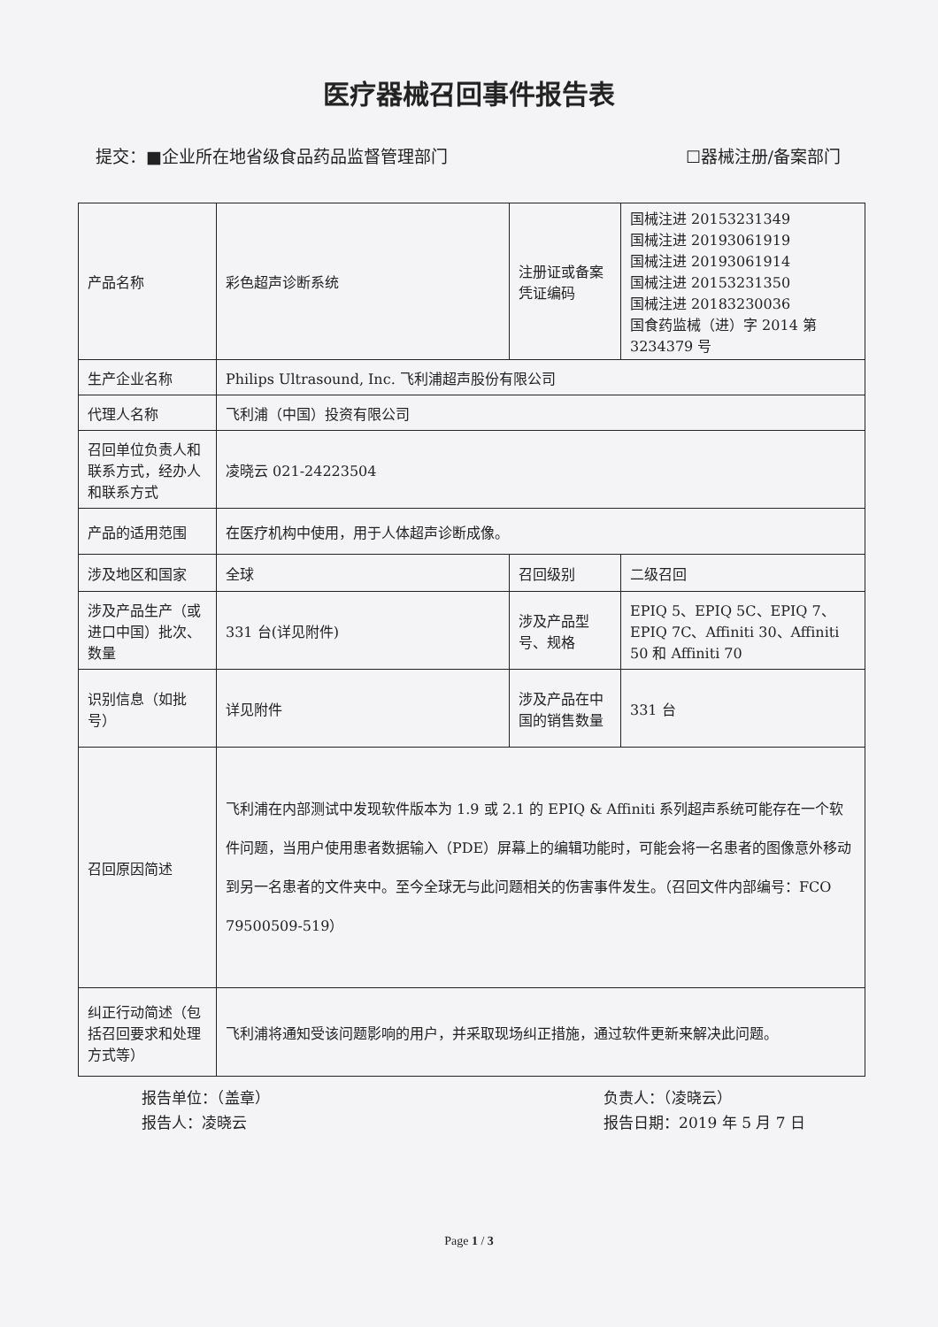医疗器械召回事件报告表
提交：■企业所在地省级食品药品监督管理部门 ☐器械注册/备案部门
| 产品名称 | 彩色超声诊断系统 | 注册证或备案凭证编码 | 国械注进 20153231349 国械注进 20193061919 国械注进 20193061914 国械注进 20153231350 国械注进 20183230036 国食药监械（进）字 2014 第 3234379 号 |
| 生产企业名称 | Philips Ultrasound, Inc. 飞利浦超声股份有限公司 | | |
| 代理人名称 | 飞利浦（中国）投资有限公司 | | |
| 召回单位负责人和联系方式，经办人和联系方式 | 凌晓云 021-24223504 | | |
| 产品的适用范围 | 在医疗机构中使用，用于人体超声诊断成像。 | | |
| 涉及地区和国家 | 全球 | 召回级别 | 二级召回 |
| 涉及产品生产（或进口中国）批次、数量 | 331 台(详见附件) | 涉及产品型号、规格 | EPIQ 5、EPIQ 5C、EPIQ 7、EPIQ 7C、Affiniti 30、Affiniti 50 和 Affiniti 70 |
| 识别信息（如批号） | 详见附件 | 涉及产品在中国的销售数量 | 331 台 |
| 召回原因简述 | 飞利浦在内部测试中发现软件版本为 1.9 或 2.1 的 EPIQ & Affiniti 系列超声系统可能存在一个软件问题，当用户使用患者数据输入（PDE）屏幕上的编辑功能时，可能会将一名患者的图像意外移动到另一名患者的文件夹中。至今全球无与此问题相关的伤害事件发生。（召回文件内部编号：FCO 79500509-519） | | |
| 纠正行动简述（包括召回要求和处理方式等） | 飞利浦将通知受该问题影响的用户，并采取现场纠正措施，通过软件更新来解决此问题。 | | |
报告单位：（盖章）
报告人：凌晓云
负责人：（凌晓云）
报告日期：2019 年 5 月 7 日
Page 1 / 3